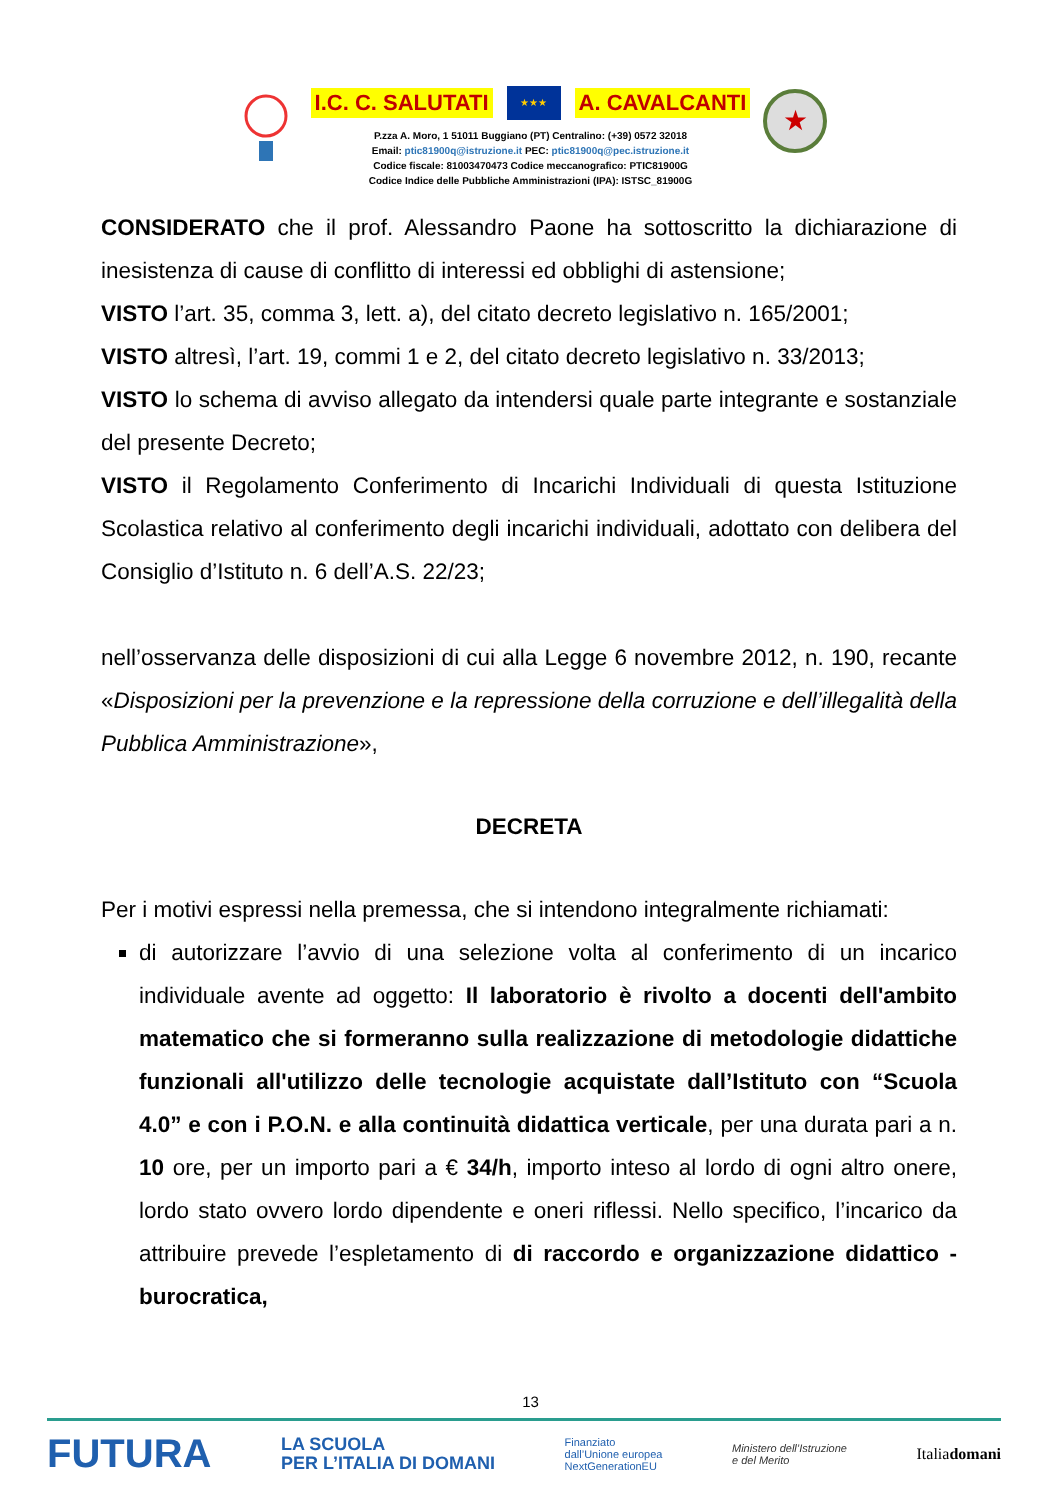I.C. C. SALUTATI ★★★ A. CAVALCANTI
P.zza A. Moro, 1 51011 Buggiano (PT) Centralino: (+39) 0572 32018
Email: ptic81900q@istruzione.it PEC: ptic81900q@pec.istruzione.it
Codice fiscale: 81003470473 Codice meccanografico: PTIC81900G
Codice Indice delle Pubbliche Amministrazioni (IPA): ISTSC_81900G
★
CONSIDERATO che il prof. Alessandro Paone ha sottoscritto la dichiarazione di inesistenza di cause di conflitto di interessi ed obblighi di astensione;
VISTO l’art. 35, comma 3, lett. a), del citato decreto legislativo n. 165/2001;
VISTO altresì, l’art. 19, commi 1 e 2, del citato decreto legislativo n. 33/2013;
VISTO lo schema di avviso allegato da intendersi quale parte integrante e sostanziale del presente Decreto;
VISTO il Regolamento Conferimento di Incarichi Individuali di questa Istituzione Scolastica relativo al conferimento degli incarichi individuali, adottato con delibera del Consiglio d’Istituto n. 6 dell’A.S. 22/23;
nell’osservanza delle disposizioni di cui alla Legge 6 novembre 2012, n. 190, recante «Disposizioni per la prevenzione e la repressione della corruzione e dell’illegalità della Pubblica Amministrazione»,
DECRETA
Per i motivi espressi nella premessa, che si intendono integralmente richiamati:
di autorizzare l’avvio di una selezione volta al conferimento di un incarico individuale avente ad oggetto: Il laboratorio è rivolto a docenti dell'ambito matematico che si formeranno sulla realizzazione di metodologie didattiche funzionali all'utilizzo delle tecnologie acquistate dall’Istituto con “Scuola 4.0” e con i P.O.N. e alla continuità didattica verticale, per una durata pari a n. 10 ore, per un importo pari a € 34/h, importo inteso al lordo di ogni altro onere, lordo stato ovvero lordo dipendente e oneri riflessi. Nello specifico, l’incarico da attribuire prevede l’espletamento di di raccordo e organizzazione didattico - burocratica,
13
FUTURA LA SCUOLA
PER L’ITALIA DI DOMANI Finanziato
dall’Unione europea
NextGenerationEU Ministero dell’Istruzione
e del Merito Italiadomani